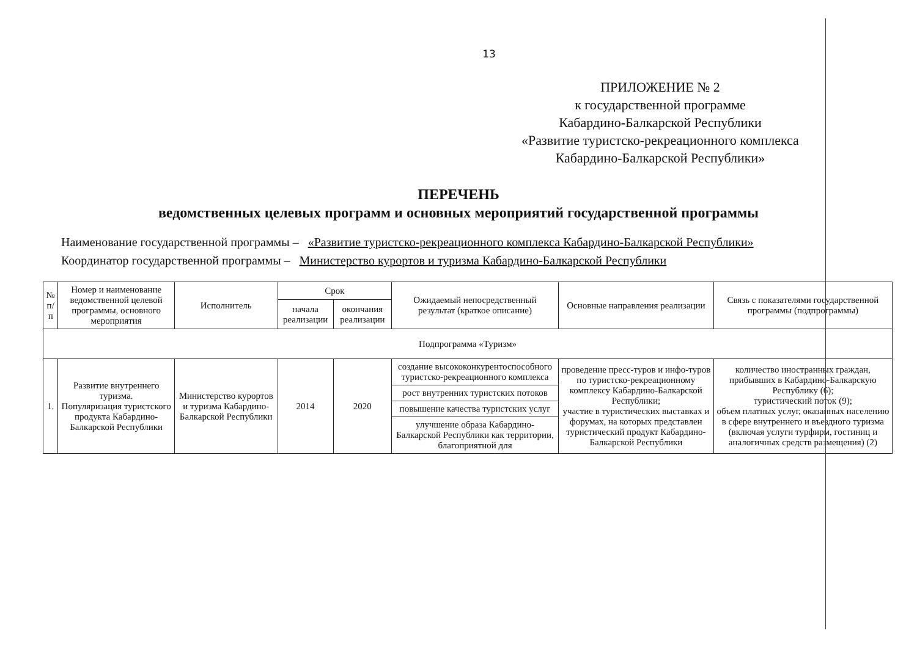13
ПРИЛОЖЕНИЕ № 2
к государственной программе
Кабардино-Балкарской Республики
«Развитие туристско-рекреационного комплекса
Кабардино-Балкарской Республики»
ПЕРЕЧЕНЬ
ведомственных целевых программ и основных мероприятий государственной программы
Наименование государственной программы – «Развитие туристско-рекреационного комплекса Кабардино-Балкарской Республики»
Координатор государственной программы – Министерство курортов и туризма Кабардино-Балкарской Республики
| № п/п | Номер и наименование ведомственной целевой программы, основного мероприятия | Исполнитель | Срок | | Ожидаемый непосредственный результат (краткое описание) | Основные направления реализации | Связь с показателями государственной программы (подпрограммы) |
| --- | --- | --- | --- | --- | --- | --- | --- |
| | | | начала реализации | окончания реализации | | | |
| Подпрограмма «Туризм» | | | | | | | |
| 1. | Развитие внутреннего туризма. Популяризация туристского продукта Кабардино-Балкарской Республики | Министерство курортов и туризма Кабардино-Балкарской Республики | 2014 | 2020 | создание высококонкурентоспособного туристско-рекреационного комплекса | проведение пресс-туров и инфо-туров по туристско-рекреационному комплексу Кабардино-Балкарской Республики; участие в туристических выставках и форумах, на которых представлен туристический продукт Кабардино-Балкарской Республики | количество иностранных граждан, прибывших в Кабардино-Балкарскую Республику (6); туристический поток (9); объем платных услуг, оказанных населению в сфере внутреннего и въездного туризма (включая услуги турфирм, гостиниц и аналогичных средств размещения) (2) |
| | | | | | рост внутренних туристских потоков | | |
| | | | | | повышение качества туристских услуг | | |
| | | | | | улучшение образа Кабардино-Балкарской Республики как территории, благоприятной для | | |